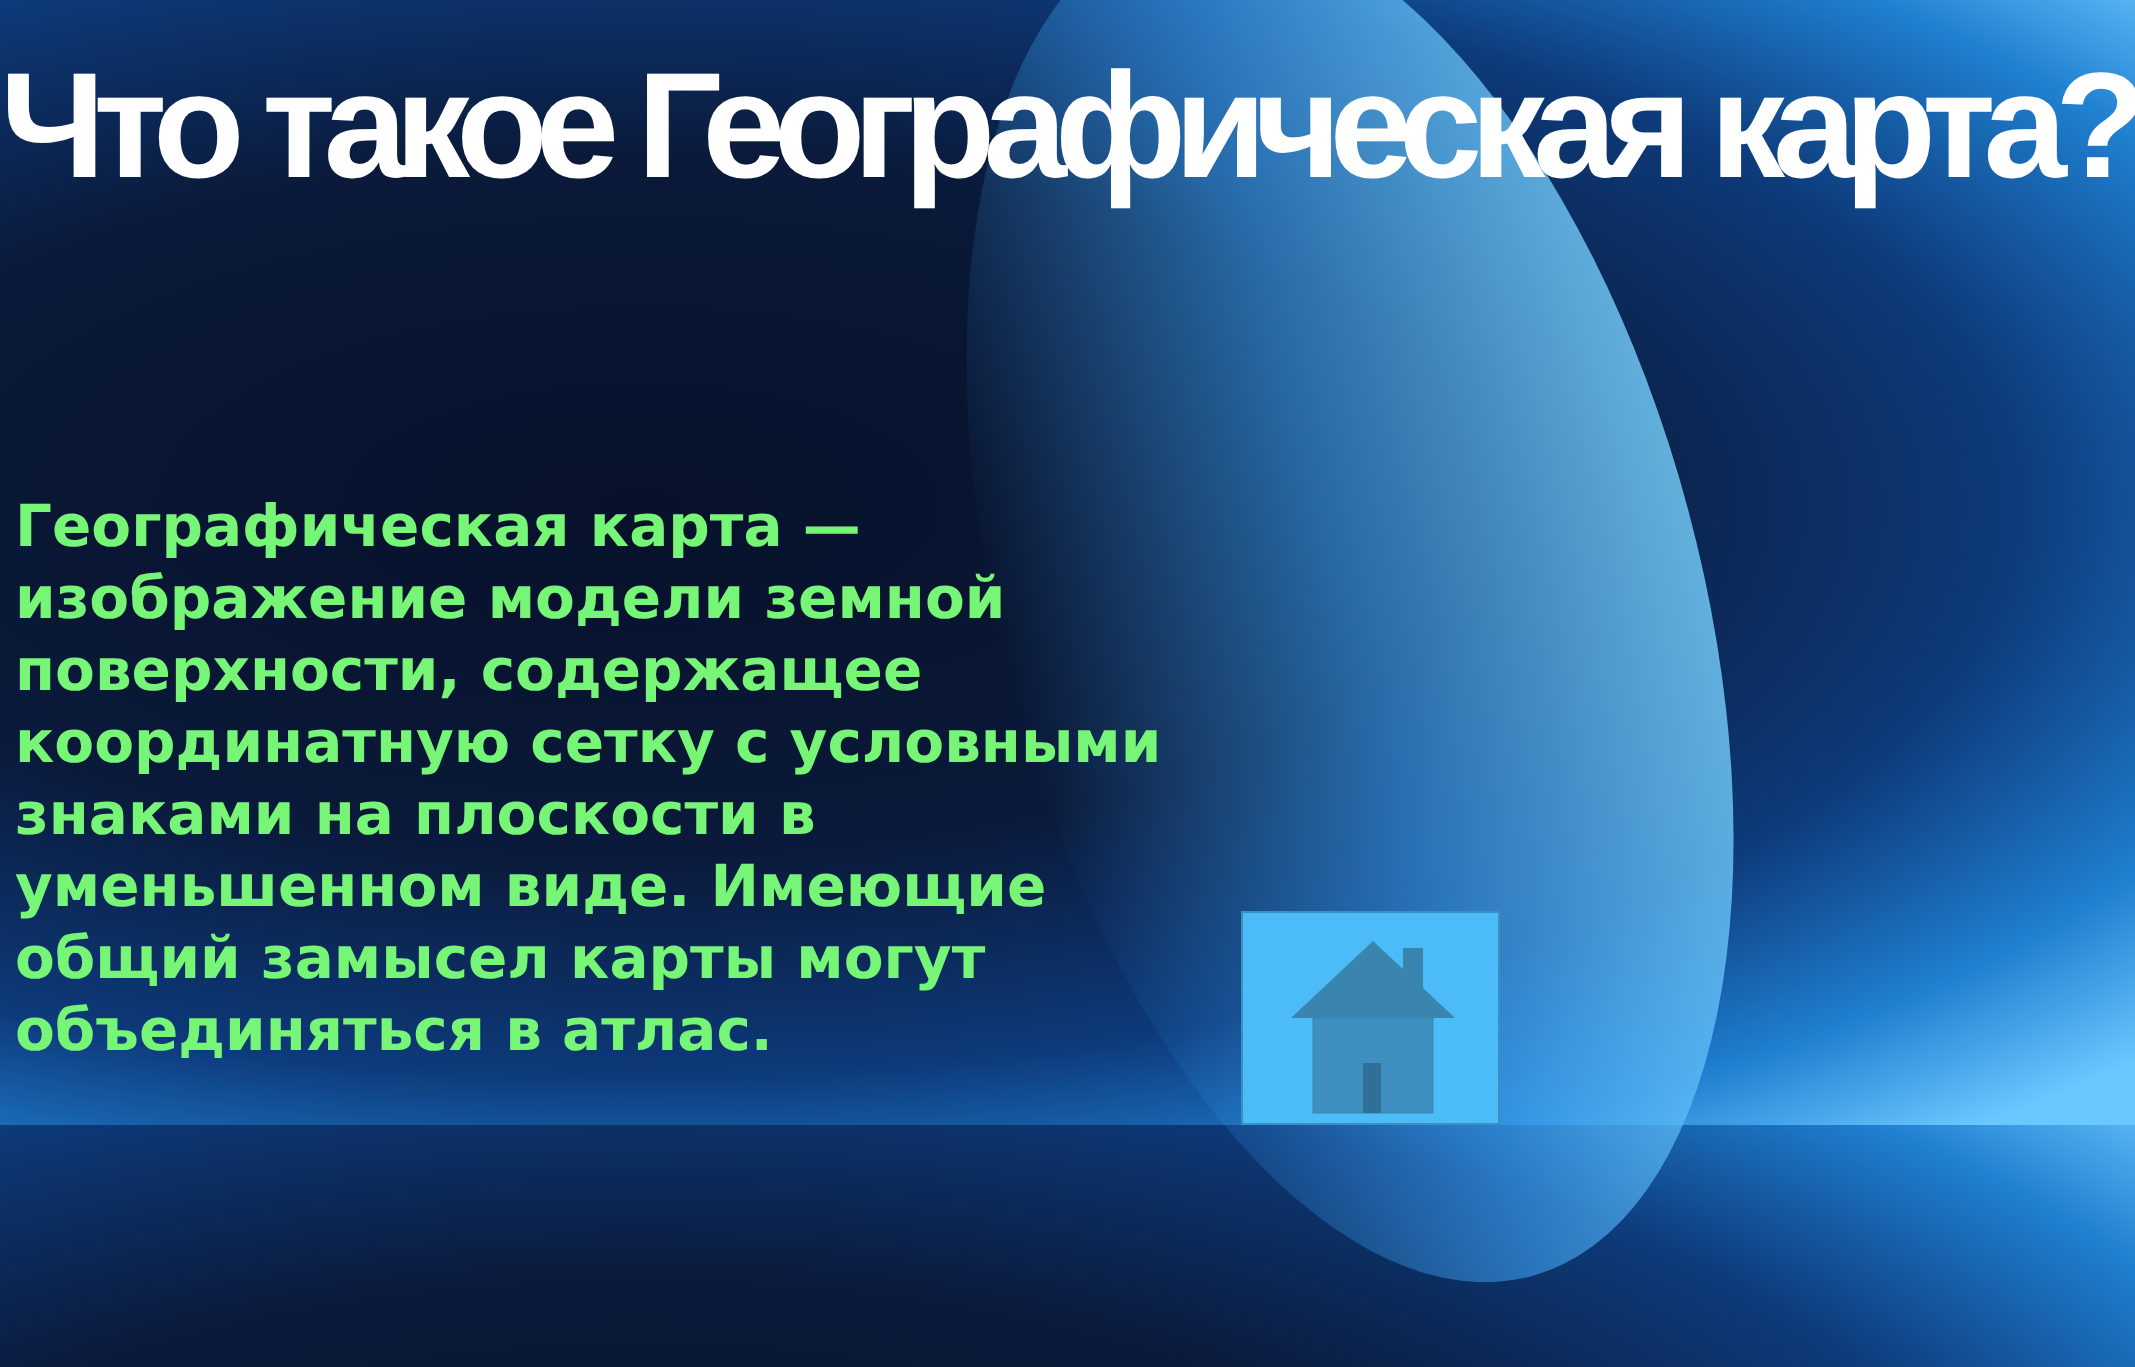Что такое Географическая карта?
Географическая карта — изображение модели земной поверхности, содержащее координатную сетку с условными знаками на плоскости в уменьшенном виде. Имеющие общий замысел карты могут объединяться в атлас.